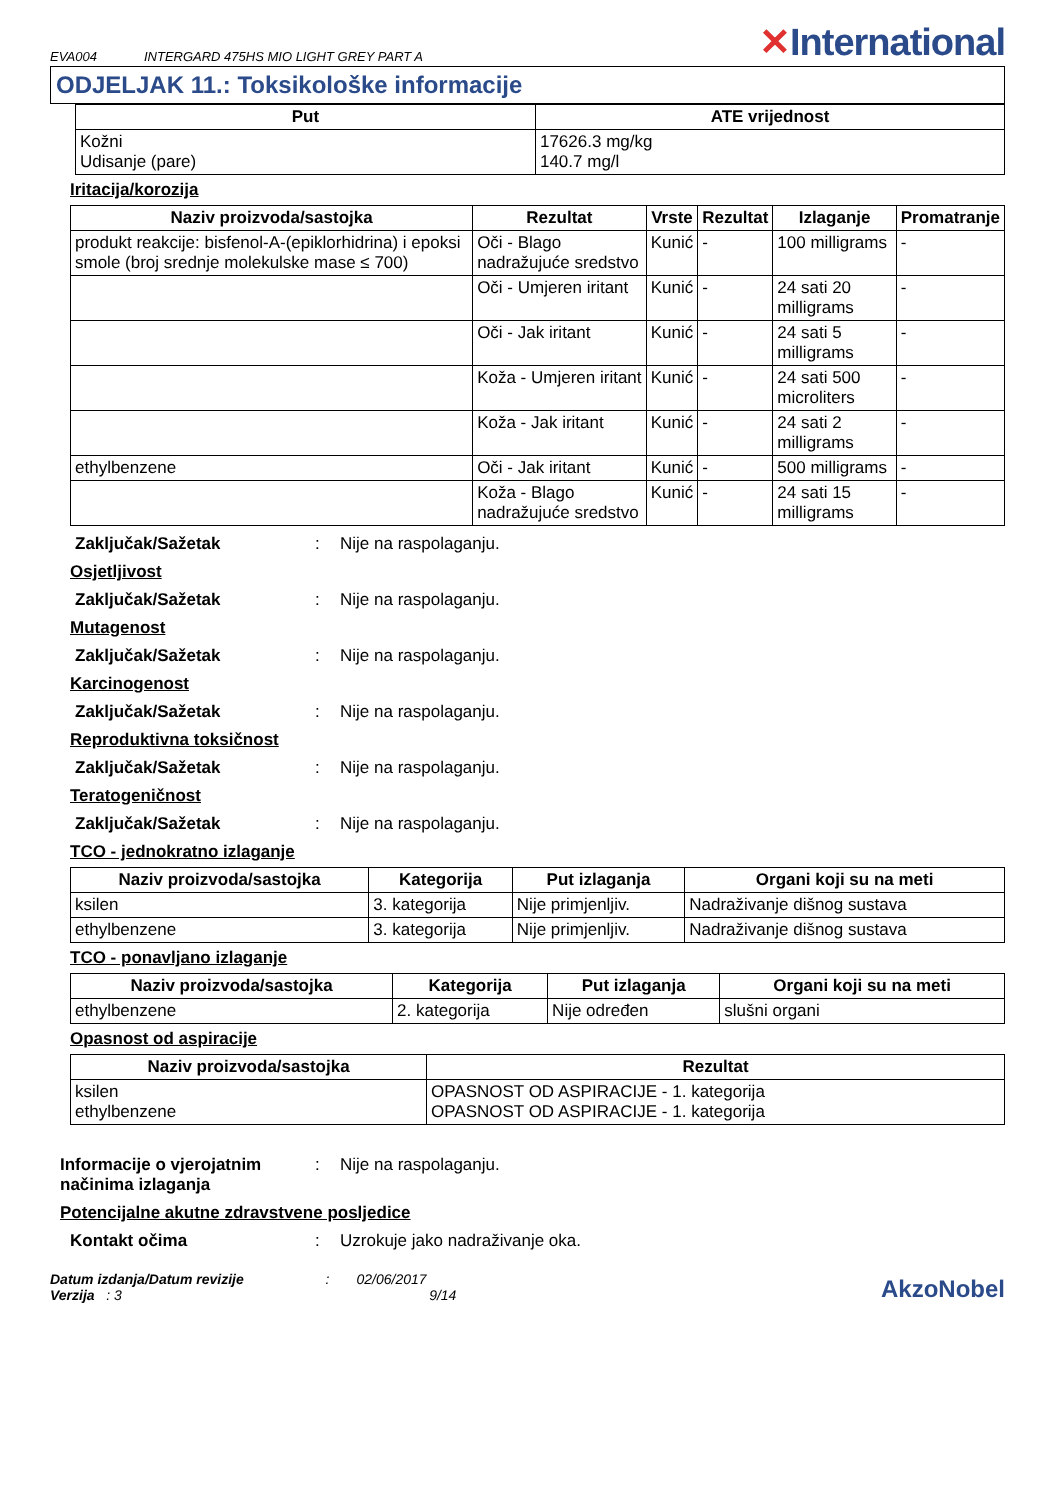EVA004 INTERGARD 475HS MIO LIGHT GREY PART A
✕International
ODJELJAK 11.: Toksikološke informacije
| Put | ATE vrijednost |
| --- | --- |
| Kožni Udisanje (pare) | 17626.3 mg/kg 140.7 mg/l |
Iritacija/korozija
| Naziv proizvoda/sastojka | Rezultat | Vrste | Rezultat | Izlaganje | Promatranje |
| --- | --- | --- | --- | --- | --- |
| produkt reakcije: bisfenol-A-(epiklorhidrina) i epoksi smole (broj srednje molekulske mase ≤ 700) | Oči - Blago nadražujuće sredstvo | Kunić | - | 100 milligrams | - |
| | Oči - Umjeren iritant | Kunić | - | 24 sati 20 milligrams | - |
| | Oči - Jak iritant | Kunić | - | 24 sati 5 milligrams | - |
| | Koža - Umjeren iritant | Kunić | - | 24 sati 500 microliters | - |
| | Koža - Jak iritant | Kunić | - | 24 sati 2 milligrams | - |
| ethylbenzene | Oči - Jak iritant | Kunić | - | 500 milligrams | - |
| | Koža - Blago nadražujuće sredstvo | Kunić | - | 24 sati 15 milligrams | - |
Zaključak/Sažetak: Nije na raspolaganju.
Osjetljivost
Zaključak/Sažetak: Nije na raspolaganju.
Mutagenost
Zaključak/Sažetak: Nije na raspolaganju.
Karcinogenost
Zaključak/Sažetak: Nije na raspolaganju.
Reproduktivna toksičnost
Zaključak/Sažetak: Nije na raspolaganju.
Teratogeničnost
Zaključak/Sažetak: Nije na raspolaganju.
TCO - jednokratno izlaganje
| Naziv proizvoda/sastojka | Kategorija | Put izlaganja | Organi koji su na meti |
| --- | --- | --- | --- |
| ksilen | 3. kategorija | Nije primjenljiv. | Nadraživanje dišnog sustava |
| ethylbenzene | 3. kategorija | Nije primjenljiv. | Nadraživanje dišnog sustava |
TCO - ponavljano izlaganje
| Naziv proizvoda/sastojka | Kategorija | Put izlaganja | Organi koji su na meti |
| --- | --- | --- | --- |
| ethylbenzene | 2. kategorija | Nije određen | slušni organi |
Opasnost od aspiracije
| Naziv proizvoda/sastojka | Rezultat |
| --- | --- |
| ksilen ethylbenzene | OPASNOST OD ASPIRACIJE - 1. kategorija OPASNOST OD ASPIRACIJE - 1. kategorija |
Informacije o vjerojatnim načinima izlaganja: Nije na raspolaganju.
Potencijalne akutne zdravstvene posljedice
Kontakt očima: Uzrokuje jako nadraživanje oka.
Datum izdanja/Datum revizije : 02/06/2017
Verzija : 3 9/14
AkzoNobel